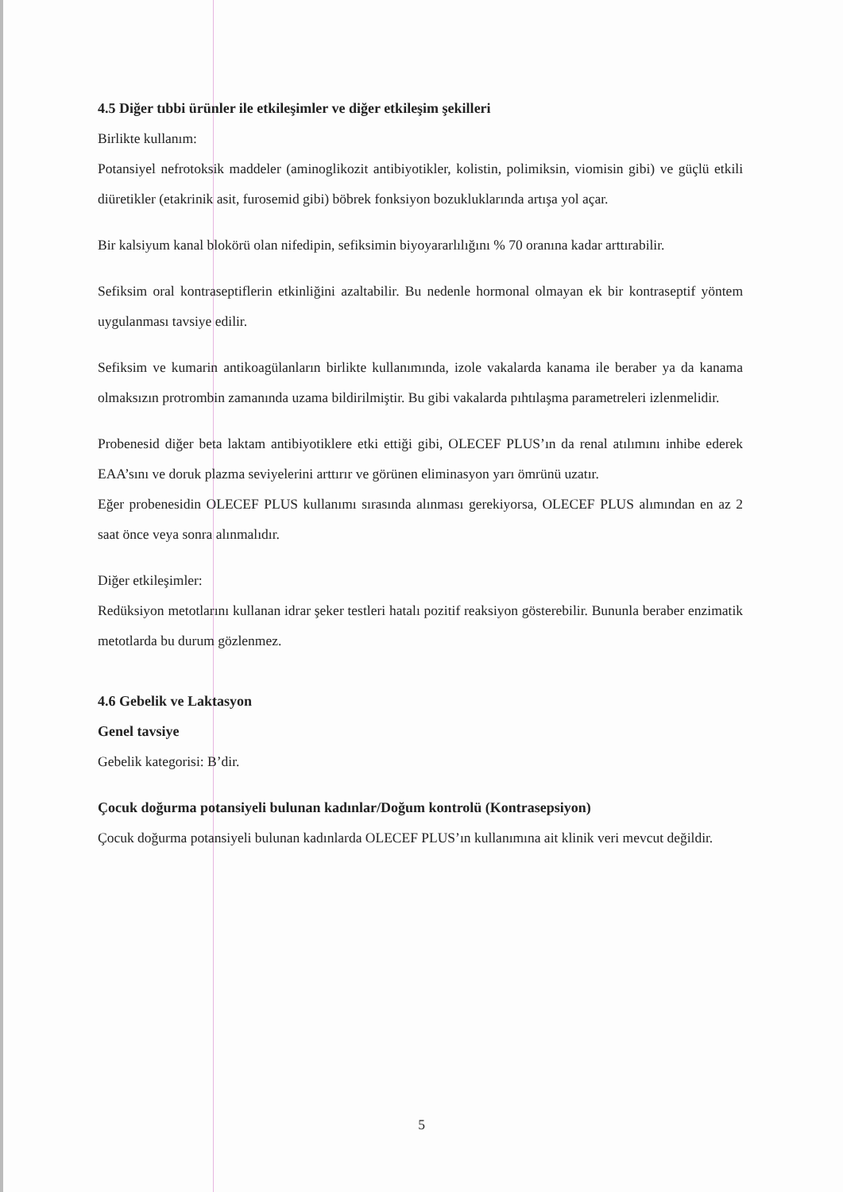4.5 Diğer tıbbi ürünler ile etkileşimler ve diğer etkileşim şekilleri
Birlikte kullanım:
Potansiyel nefrotoksik maddeler (aminoglikozit antibiyotikler, kolistin, polimiksin, viomisin gibi) ve güçlü etkili diüretikler (etakrinik asit, furosemid gibi) böbrek fonksiyon bozukluklarında artışa yol açar.
Bir kalsiyum kanal blokörü olan nifedipin, sefiksimin biyoyararlılığını % 70 oranına kadar arttırabilir.
Sefiksim oral kontraseptiflerin etkinliğini azaltabilir. Bu nedenle hormonal olmayan ek bir kontraseptif yöntem uygulanması tavsiye edilir.
Sefiksim ve kumarin antikoagülanların birlikte kullanımında, izole vakalarda kanama ile beraber ya da kanama olmaksızın protrombin zamanında uzama bildirilmiştir. Bu gibi vakalarda pıhtılaşma parametreleri izlenmelidir.
Probenesid diğer beta laktam antibiyotiklere etki ettiği gibi, OLECEF PLUS’ın da renal atılımını inhibe ederek EAA’sını ve doruk plazma seviyelerini arttırır ve görünen eliminasyon yarı ömrünü uzatır.
Eğer probenesidin OLECEF PLUS kullanımı sırasında alınması gerekiyorsa, OLECEF PLUS alımından en az 2 saat önce veya sonra alınmalıdır.
Diğer etkileşimler:
Redüksiyon metotlarını kullanan idrar şeker testleri hatalı pozitif reaksiyon gösterebilir. Bununla beraber enzimatik metotlarda bu durum gözlenmez.
4.6 Gebelik ve Laktasyon
Genel tavsiye
Gebelik kategorisi: B’dir.
Çocuk doğurma potansiyeli bulunan kadınlar/Doğum kontrolü (Kontrasepsiyon)
Çocuk doğurma potansiyeli bulunan kadınlarda OLECEF PLUS’ın kullanımına ait klinik veri mevcut değildir.
5